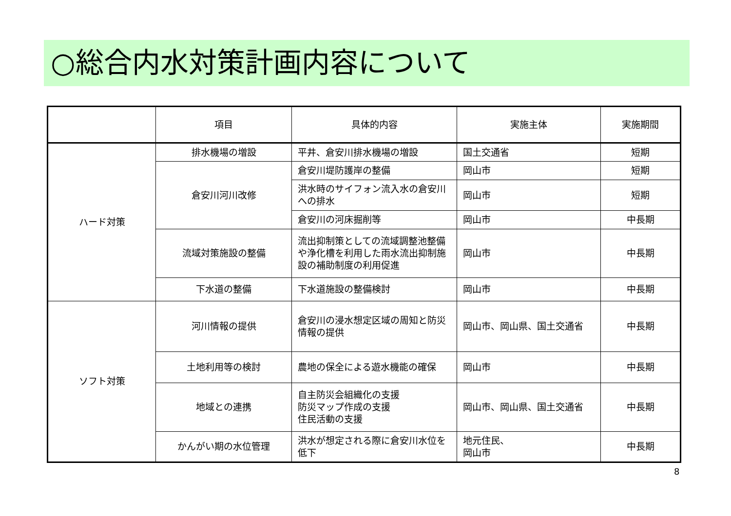○総合内水対策計画内容について
| | 項目 | 具体的内容 | 実施主体 | 実施期間 |
| --- | --- | --- | --- | --- |
| ハード対策 | 排水機場の増設 | 平井、倉安川排水機場の増設 | 国土交通省 | 短期 |
| | 倉安川河川改修 | 倉安川堤防護岸の整備 | 岡山市 | 短期 |
| | | 洪水時のサイフォン流入水の倉安川への排水 | 岡山市 | 短期 |
| | | 倉安川の河床掘削等 | 岡山市 | 中長期 |
| | 流域対策施設の整備 | 流出抑制策としての流域調整池整備や浄化槽を利用した雨水流出抑制施設の補助制度の利用促進 | 岡山市 | 中長期 |
| | 下水道の整備 | 下水道施設の整備検討 | 岡山市 | 中長期 |
| ソフト対策 | 河川情報の提供 | 倉安川の浸水想定区域の周知と防災情報の提供 | 岡山市、岡山県、国土交通省 | 中長期 |
| | 土地利用等の検討 | 農地の保全による遊水機能の確保 | 岡山市 | 中長期 |
| | 地域との連携 | 自主防災会組織化の支援 防災マップ作成の支援 住民活動の支援 | 岡山市、岡山県、国土交通省 | 中長期 |
| | かんがい期の水位管理 | 洪水が想定される際に倉安川水位を低下 | 地元住民、 岡山市 | 中長期 |
8